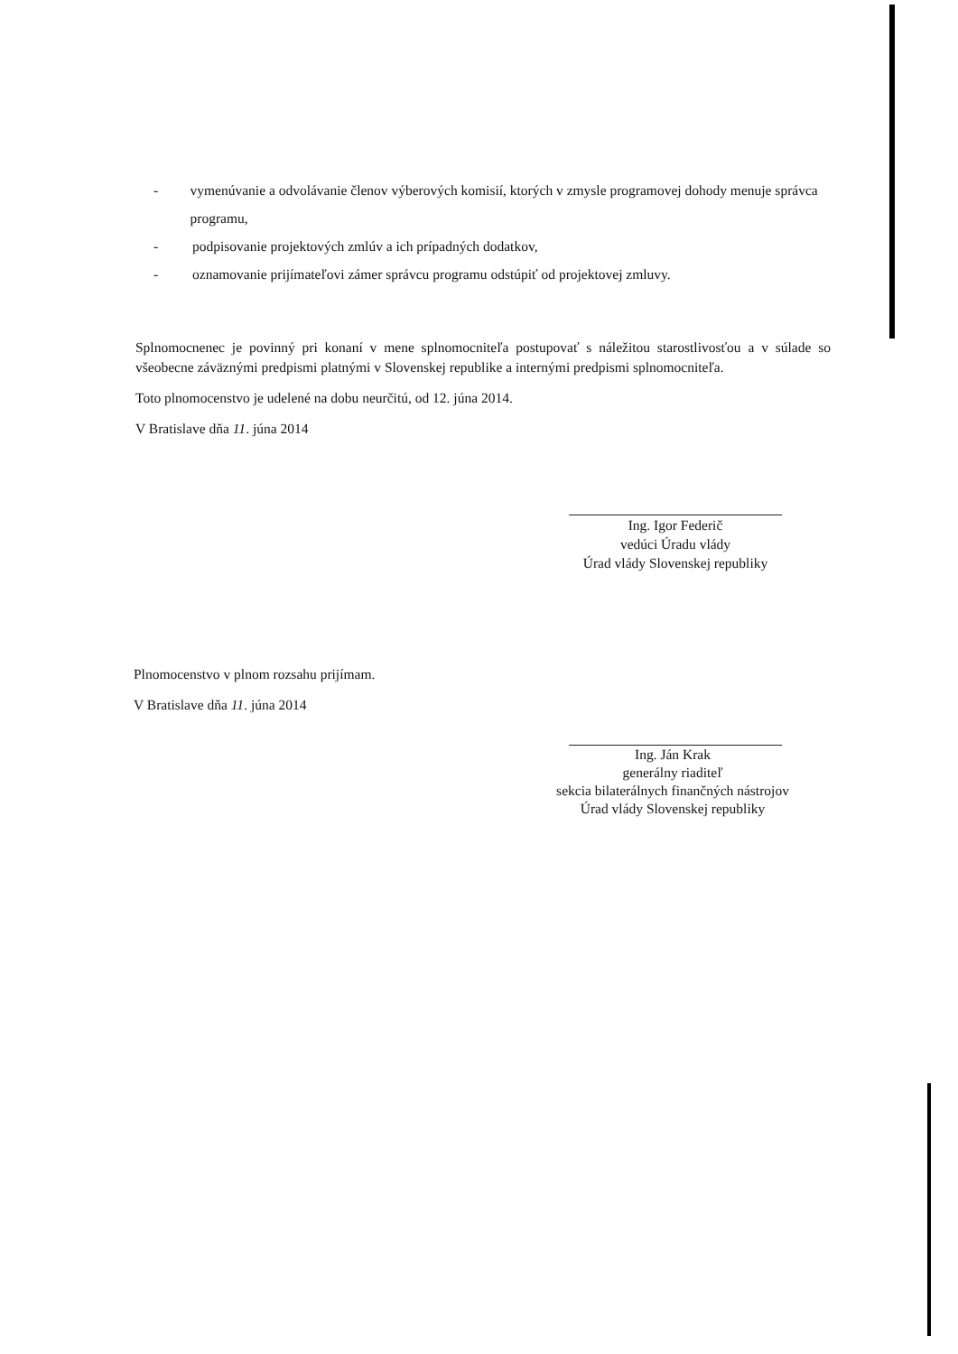- vymenúvanie a odvolávanie členov výberových komisií, ktorých v zmysle programovej dohody menuje správca programu,
- podpisovanie projektových zmlúv a ich prípadných dodatkov,
- oznamovanie prijímateľovi zámer správcu programu odstúpiť od projektovej zmluvy.
Splnomocnenec je povinný pri konaní v mene splnomocniteľa postupovať s náležitou starostlivosťou a v súlade so všeobecne záväznými predpismi platnými v Slovenskej republike a internými predpismi splnomocniteľa.
Toto plnomocenstvo je udelené na dobu neurčitú, od 12. júna 2014.
V Bratislave dňa 11. júna 2014
Ing. Igor Federič
vedúci Úradu vlády
Úrad vlády Slovenskej republiky
Plnomocenstvo v plnom rozsahu prijímam.
V Bratislave dňa 11. júna 2014
Ing. Ján Krak
generálny riaditeľ
sekcia bilaterálnych finančných nástrojov
Úrad vlády Slovenskej republiky